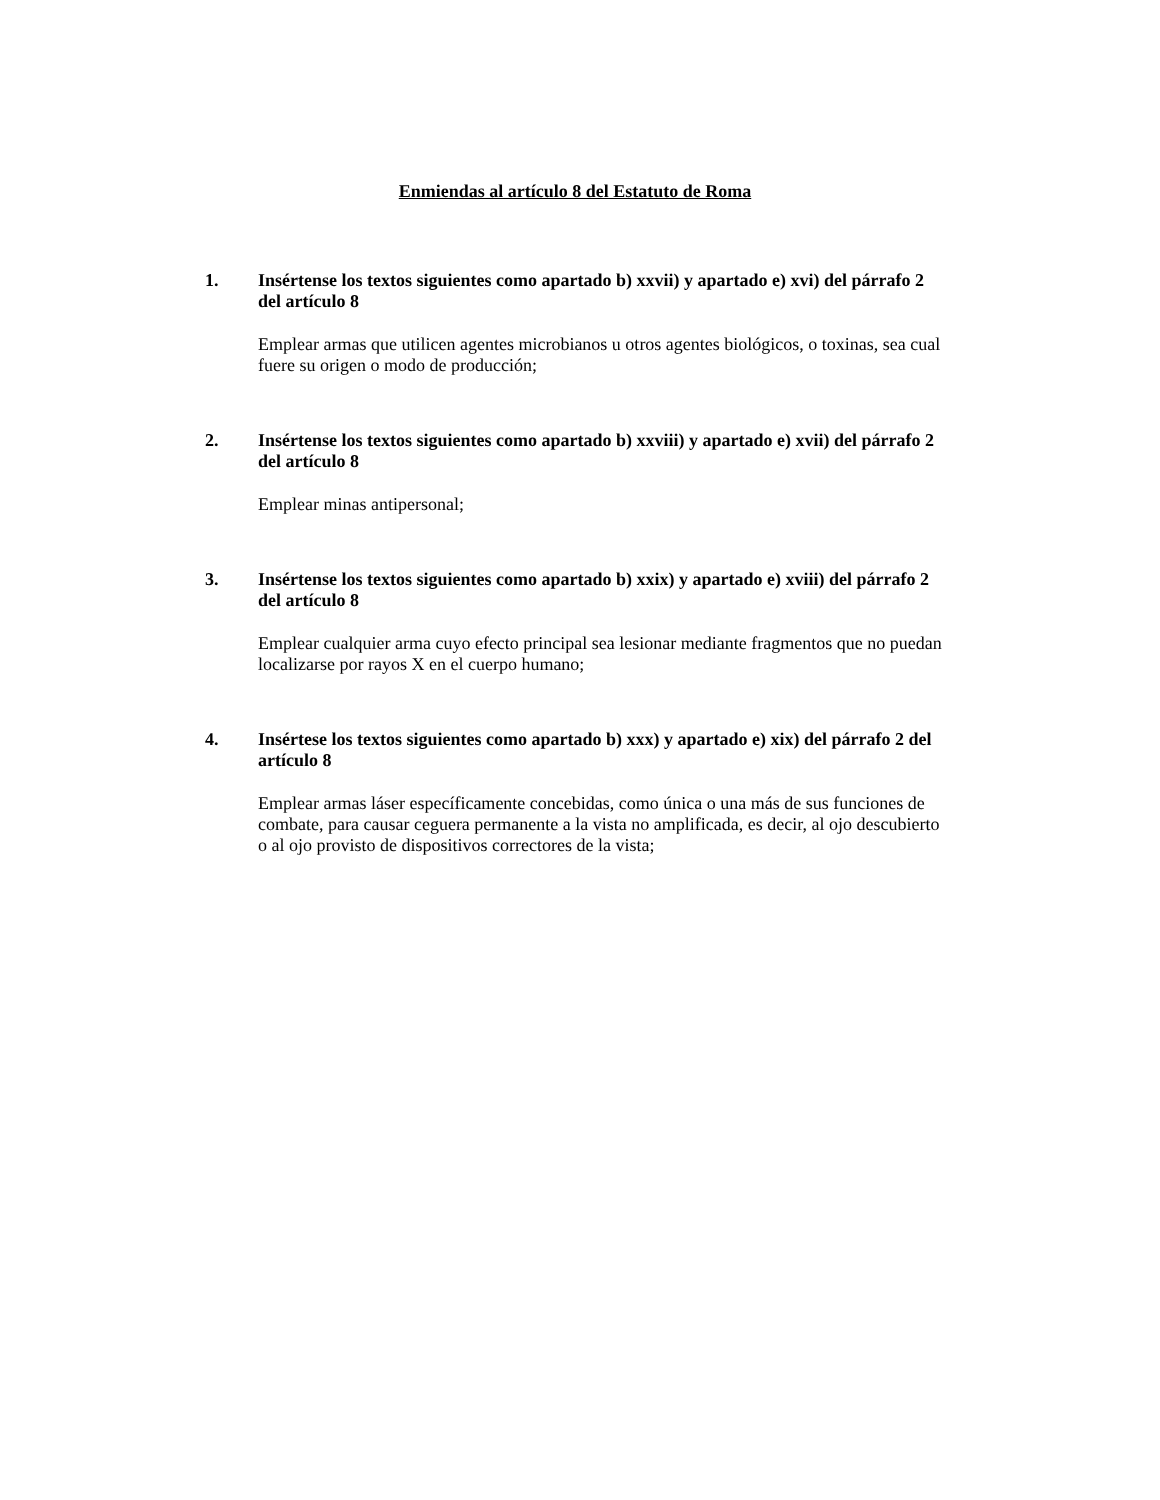Enmiendas al artículo 8 del Estatuto de Roma
1. Insértense los textos siguientes como apartado b) xxvii) y apartado e) xvi) del párrafo 2 del artículo 8
Emplear armas que utilicen agentes microbianos u otros agentes biológicos, o toxinas, sea cual fuere su origen o modo de producción;
2. Insértense los textos siguientes como apartado b) xxviii) y apartado e) xvii) del párrafo 2 del artículo 8
Emplear minas antipersonal;
3. Insértense los textos siguientes como apartado b) xxix) y apartado e) xviii) del párrafo 2 del artículo 8
Emplear cualquier arma cuyo efecto principal sea lesionar mediante fragmentos que no puedan localizarse por rayos X en el cuerpo humano;
4. Insértese los textos siguientes como apartado b) xxx) y apartado e) xix) del párrafo 2 del artículo 8
Emplear armas láser específicamente concebidas, como única o una más de sus funciones de combate, para causar ceguera permanente a la vista no amplificada, es decir, al ojo descubierto o al ojo provisto de dispositivos correctores de la vista;